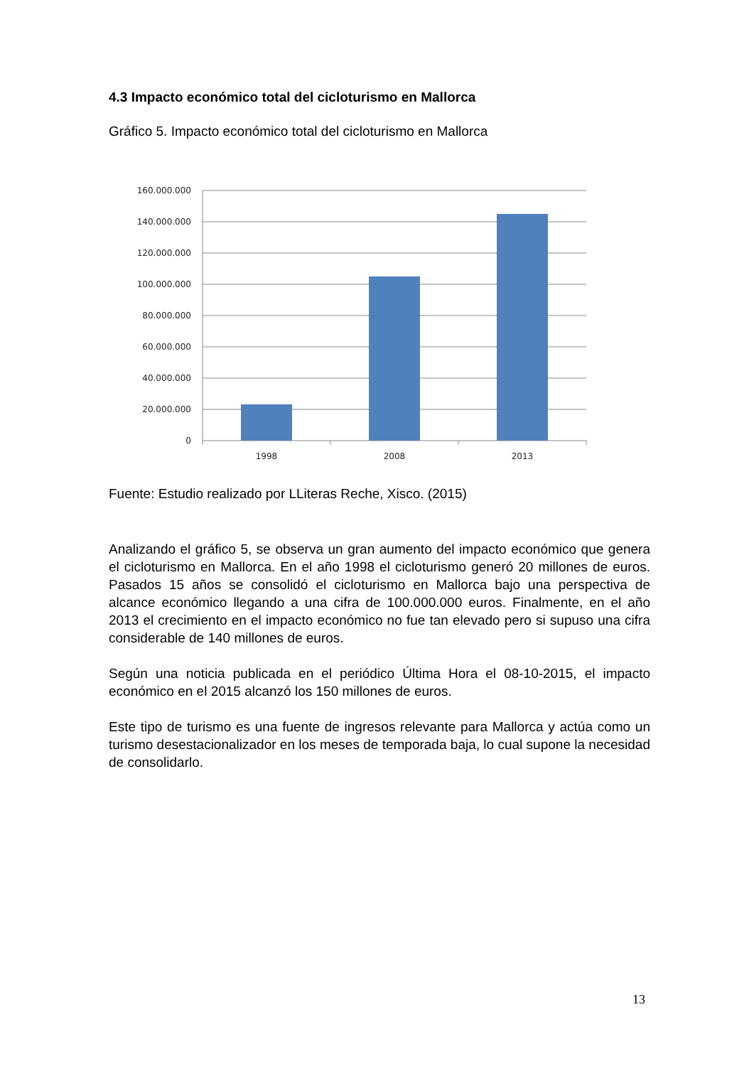4.3 Impacto económico total del cicloturismo en Mallorca
Gráfico 5. Impacto económico total del cicloturismo en Mallorca
160.000.000
140.000.000
120.000.000
100.000.000
80.000.000
60.000.000
40.000.000
20.000.000
0
1998
2008
2013
Fuente: Estudio realizado por LLiteras Reche, Xisco. (2015)
Analizando el gráfico 5, se observa un gran aumento del impacto económico que genera el cicloturismo en Mallorca. En el año 1998 el cicloturismo generó 20 millones de euros. Pasados 15 años se consolidó el cicloturismo en Mallorca bajo una perspectiva de alcance económico llegando a una cifra de 100.000.000 euros. Finalmente, en el año 2013 el crecimiento en el impacto económico no fue tan elevado pero si supuso una cifra considerable de 140 millones de euros.
Según una noticia publicada en el periódico Última Hora el 08-10-2015, el impacto económico en el 2015 alcanzó los 150 millones de euros.
Este tipo de turismo es una fuente de ingresos relevante para Mallorca y actúa como un turismo desestacionalizador en los meses de temporada baja, lo cual supone la necesidad de consolidarlo.
13